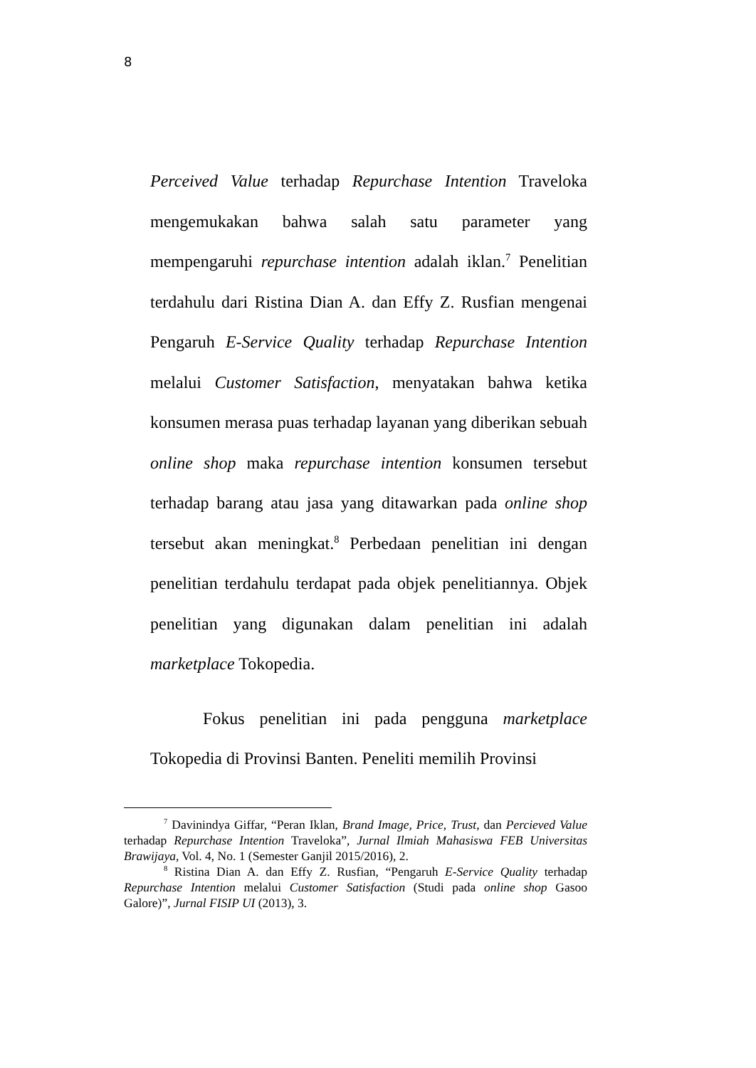8
Perceived Value terhadap Repurchase Intention Traveloka mengemukakan bahwa salah satu parameter yang mempengaruhi repurchase intention adalah iklan.<sup>7</sup> Penelitian terdahulu dari Ristina Dian A. dan Effy Z. Rusfian mengenai Pengaruh E-Service Quality terhadap Repurchase Intention melalui Customer Satisfaction, menyatakan bahwa ketika konsumen merasa puas terhadap layanan yang diberikan sebuah online shop maka repurchase intention konsumen tersebut terhadap barang atau jasa yang ditawarkan pada online shop tersebut akan meningkat.<sup>8</sup> Perbedaan penelitian ini dengan penelitian terdahulu terdapat pada objek penelitiannya. Objek penelitian yang digunakan dalam penelitian ini adalah marketplace Tokopedia.
Fokus penelitian ini pada pengguna marketplace Tokopedia di Provinsi Banten. Peneliti memilih Provinsi
<sup>7</sup> Davinindya Giffar, “Peran Iklan, Brand Image, Price, Trust, dan Percieved Value terhadap Repurchase Intention Traveloka”, Jurnal Ilmiah Mahasiswa FEB Universitas Brawijaya, Vol. 4, No. 1 (Semester Ganjil 2015/2016), 2.
<sup>8</sup> Ristina Dian A. dan Effy Z. Rusfian, “Pengaruh E-Service Quality terhadap Repurchase Intention melalui Customer Satisfaction (Studi pada online shop Gasoo Galore)”, Jurnal FISIP UI (2013), 3.